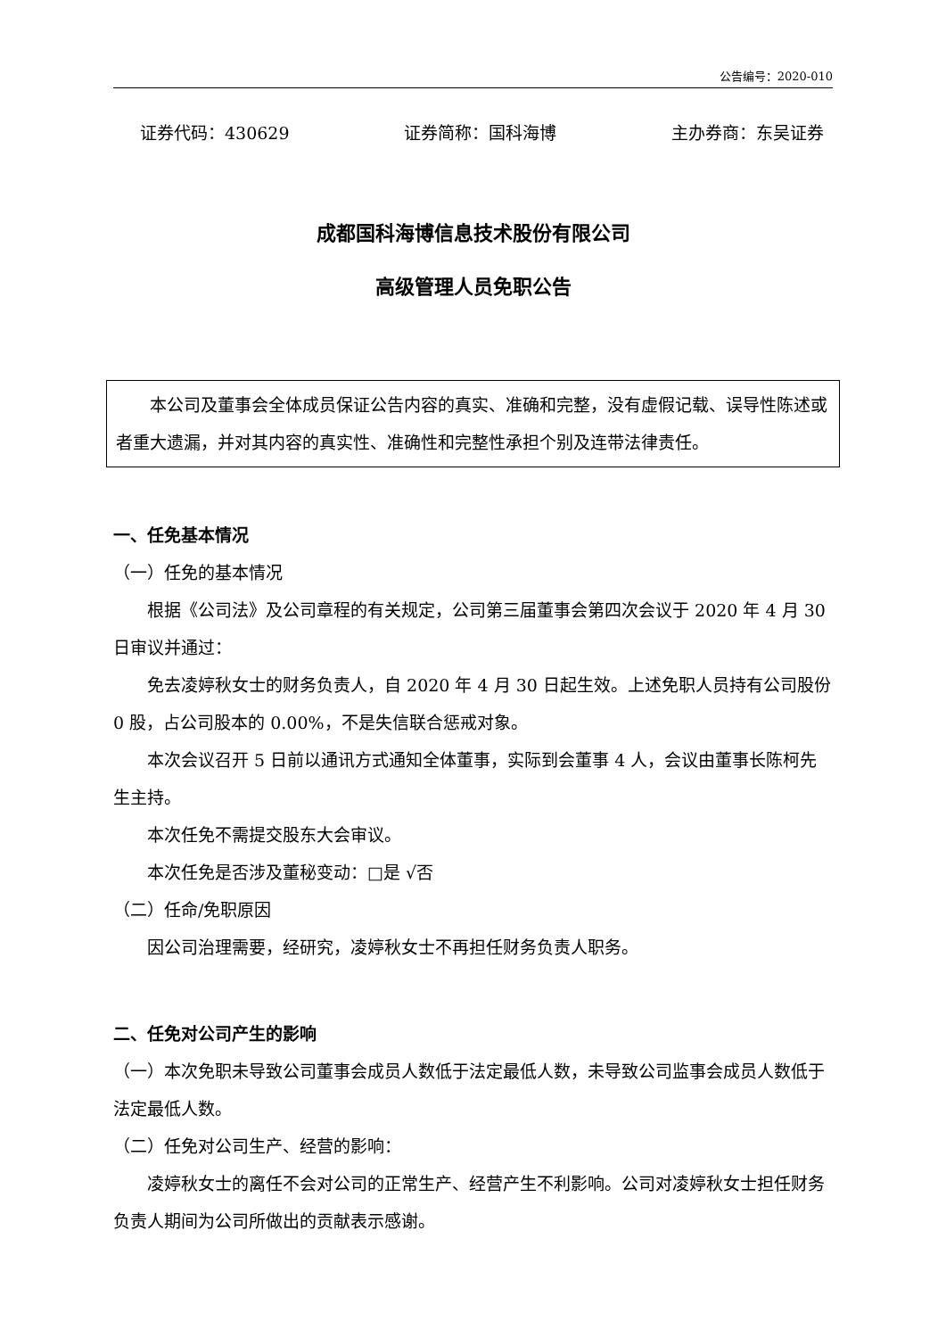公告编号：2020-010
证券代码：430629 证券简称：国科海博 主办券商：东吴证券
成都国科海博信息技术股份有限公司
高级管理人员免职公告
本公司及董事会全体成员保证公告内容的真实、准确和完整，没有虚假记载、误导性陈述或者重大遗漏，并对其内容的真实性、准确性和完整性承担个别及连带法律责任。
一、任免基本情况
（一）任免的基本情况
根据《公司法》及公司章程的有关规定，公司第三届董事会第四次会议于 2020 年 4 月 30 日审议并通过：
免去凌婷秋女士的财务负责人，自 2020 年 4 月 30 日起生效。上述免职人员持有公司股份 0 股，占公司股本的 0.00%，不是失信联合惩戒对象。
本次会议召开 5 日前以通讯方式通知全体董事，实际到会董事 4 人，会议由董事长陈柯先生主持。
本次任免不需提交股东大会审议。
本次任免是否涉及董秘变动：□是 √否
（二）任命/免职原因
因公司治理需要，经研究，凌婷秋女士不再担任财务负责人职务。
二、任免对公司产生的影响
（一）本次免职未导致公司董事会成员人数低于法定最低人数，未导致公司监事会成员人数低于法定最低人数。
（二）任免对公司生产、经营的影响：
凌婷秋女士的离任不会对公司的正常生产、经营产生不利影响。公司对凌婷秋女士担任财务负责人期间为公司所做出的贡献表示感谢。